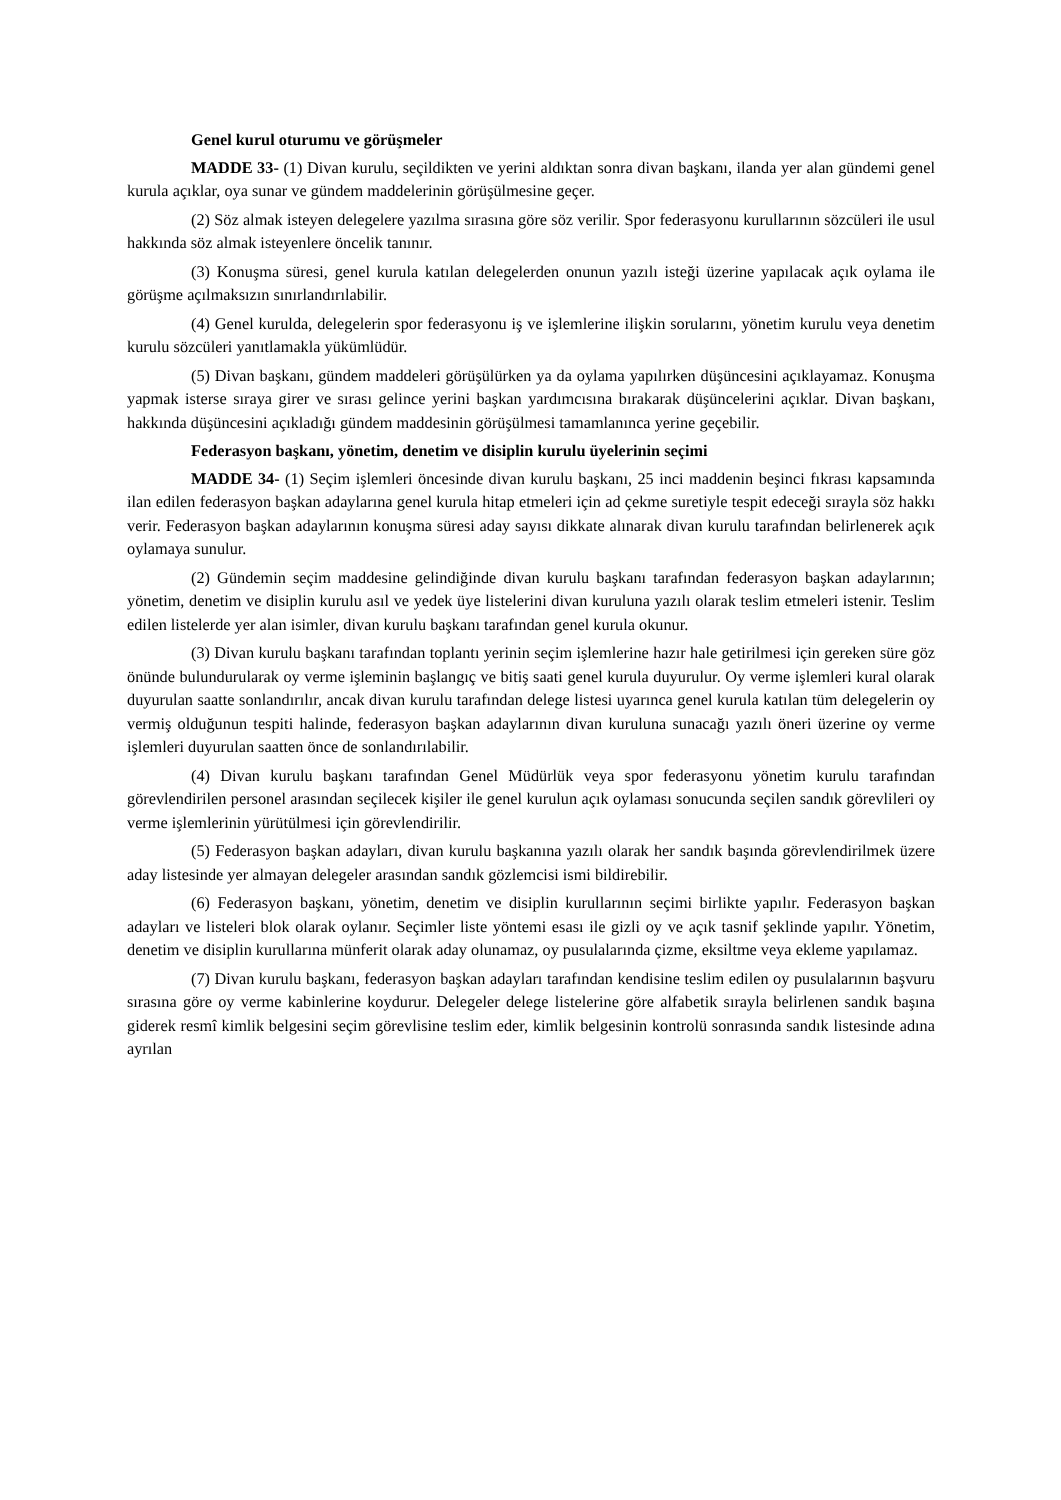Genel kurul oturumu ve görüşmeler
MADDE 33- (1) Divan kurulu, seçildikten ve yerini aldıktan sonra divan başkanı, ilanda yer alan gündemi genel kurula açıklar, oya sunar ve gündem maddelerinin görüşülmesine geçer.
(2) Söz almak isteyen delegelere yazılma sırasına göre söz verilir. Spor federasyonu kurullarının sözcüleri ile usul hakkında söz almak isteyenlere öncelik tanınır.
(3) Konuşma süresi, genel kurula katılan delegelerden onunun yazılı isteği üzerine yapılacak açık oylama ile görüşme açılmaksızın sınırlandırılabilir.
(4) Genel kurulda, delegelerin spor federasyonu iş ve işlemlerine ilişkin sorularını, yönetim kurulu veya denetim kurulu sözcüleri yanıtlamakla yükümlüdür.
(5) Divan başkanı, gündem maddeleri görüşülürken ya da oylama yapılırken düşüncesini açıklayamaz. Konuşma yapmak isterse sıraya girer ve sırası gelince yerini başkan yardımcısına bırakarak düşüncelerini açıklar. Divan başkanı, hakkında düşüncesini açıkladığı gündem maddesinin görüşülmesi tamamlanınca yerine geçebilir.
Federasyon başkanı, yönetim, denetim ve disiplin kurulu üyelerinin seçimi
MADDE 34- (1) Seçim işlemleri öncesinde divan kurulu başkanı, 25 inci maddenin beşinci fıkrası kapsamında ilan edilen federasyon başkan adaylarına genel kurula hitap etmeleri için ad çekme suretiyle tespit edeceği sırayla söz hakkı verir. Federasyon başkan adaylarının konuşma süresi aday sayısı dikkate alınarak divan kurulu tarafından belirlenerek açık oylamaya sunulur.
(2) Gündemin seçim maddesine gelindiğinde divan kurulu başkanı tarafından federasyon başkan adaylarının; yönetim, denetim ve disiplin kurulu asıl ve yedek üye listelerini divan kuruluna yazılı olarak teslim etmeleri istenir. Teslim edilen listelerde yer alan isimler, divan kurulu başkanı tarafından genel kurula okunur.
(3) Divan kurulu başkanı tarafından toplantı yerinin seçim işlemlerine hazır hale getirilmesi için gereken süre göz önünde bulundurularak oy verme işleminin başlangıç ve bitiş saati genel kurula duyurulur. Oy verme işlemleri kural olarak duyurulan saatte sonlandırılır, ancak divan kurulu tarafından delege listesi uyarınca genel kurula katılan tüm delegelerin oy vermiş olduğunun tespiti halinde, federasyon başkan adaylarının divan kuruluna sunacağı yazılı öneri üzerine oy verme işlemleri duyurulan saatten önce de sonlandırılabilir.
(4) Divan kurulu başkanı tarafından Genel Müdürlük veya spor federasyonu yönetim kurulu tarafından görevlendirilen personel arasından seçilecek kişiler ile genel kurulun açık oylaması sonucunda seçilen sandık görevlileri oy verme işlemlerinin yürütülmesi için görevlendirilir.
(5) Federasyon başkan adayları, divan kurulu başkanına yazılı olarak her sandık başında görevlendirilmek üzere aday listesinde yer almayan delegeler arasından sandık gözlemcisi ismi bildirebilir.
(6) Federasyon başkanı, yönetim, denetim ve disiplin kurullarının seçimi birlikte yapılır. Federasyon başkan adayları ve listeleri blok olarak oylanır. Seçimler liste yöntemi esası ile gizli oy ve açık tasnif şeklinde yapılır. Yönetim, denetim ve disiplin kurullarına münferit olarak aday olunamaz, oy pusulalarında çizme, eksiltme veya ekleme yapılamaz.
(7) Divan kurulu başkanı, federasyon başkan adayları tarafından kendisine teslim edilen oy pusulalarının başvuru sırasına göre oy verme kabinlerine koydurur. Delegeler delege listelerine göre alfabetik sırayla belirlenen sandık başına giderek resmî kimlik belgesini seçim görevlisine teslim eder, kimlik belgesinin kontrolü sonrasında sandık listesinde adına ayrılan